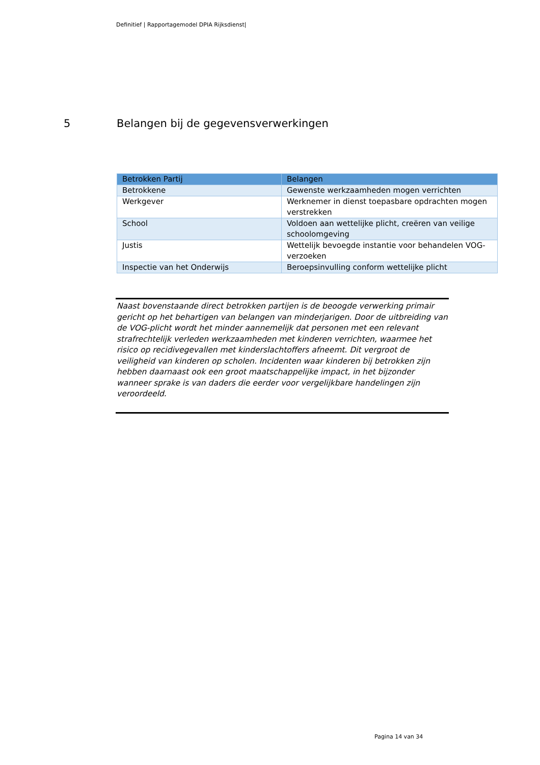Definitief | Rapportagemodel DPIA Rijksdienst|
5 Belangen bij de gegevensverwerkingen
| Betrokken Partij | Belangen |
| --- | --- |
| Betrokkene | Gewenste werkzaamheden mogen verrichten |
| Werkgever | Werknemer in dienst toepasbare opdrachten mogen verstrekken |
| School | Voldoen aan wettelijke plicht, creëren van veilige schoolomgeving |
| Justis | Wettelijk bevoegde instantie voor behandelen VOG-verzoeken |
| Inspectie van het Onderwijs | Beroepsinvulling conform wettelijke plicht |
Naast bovenstaande direct betrokken partijen is de beoogde verwerking primair gericht op het behartigen van belangen van minderjarigen. Door de uitbreiding van de VOG-plicht wordt het minder aannemelijk dat personen met een relevant strafrechtelijk verleden werkzaamheden met kinderen verrichten, waarmee het risico op recidivegevallen met kinderslachtoffers afneemt. Dit vergroot de veiligheid van kinderen op scholen. Incidenten waar kinderen bij betrokken zijn hebben daarnaast ook een groot maatschappelijke impact, in het bijzonder wanneer sprake is van daders die eerder voor vergelijkbare handelingen zijn veroordeeld.
Pagina 14 van 34